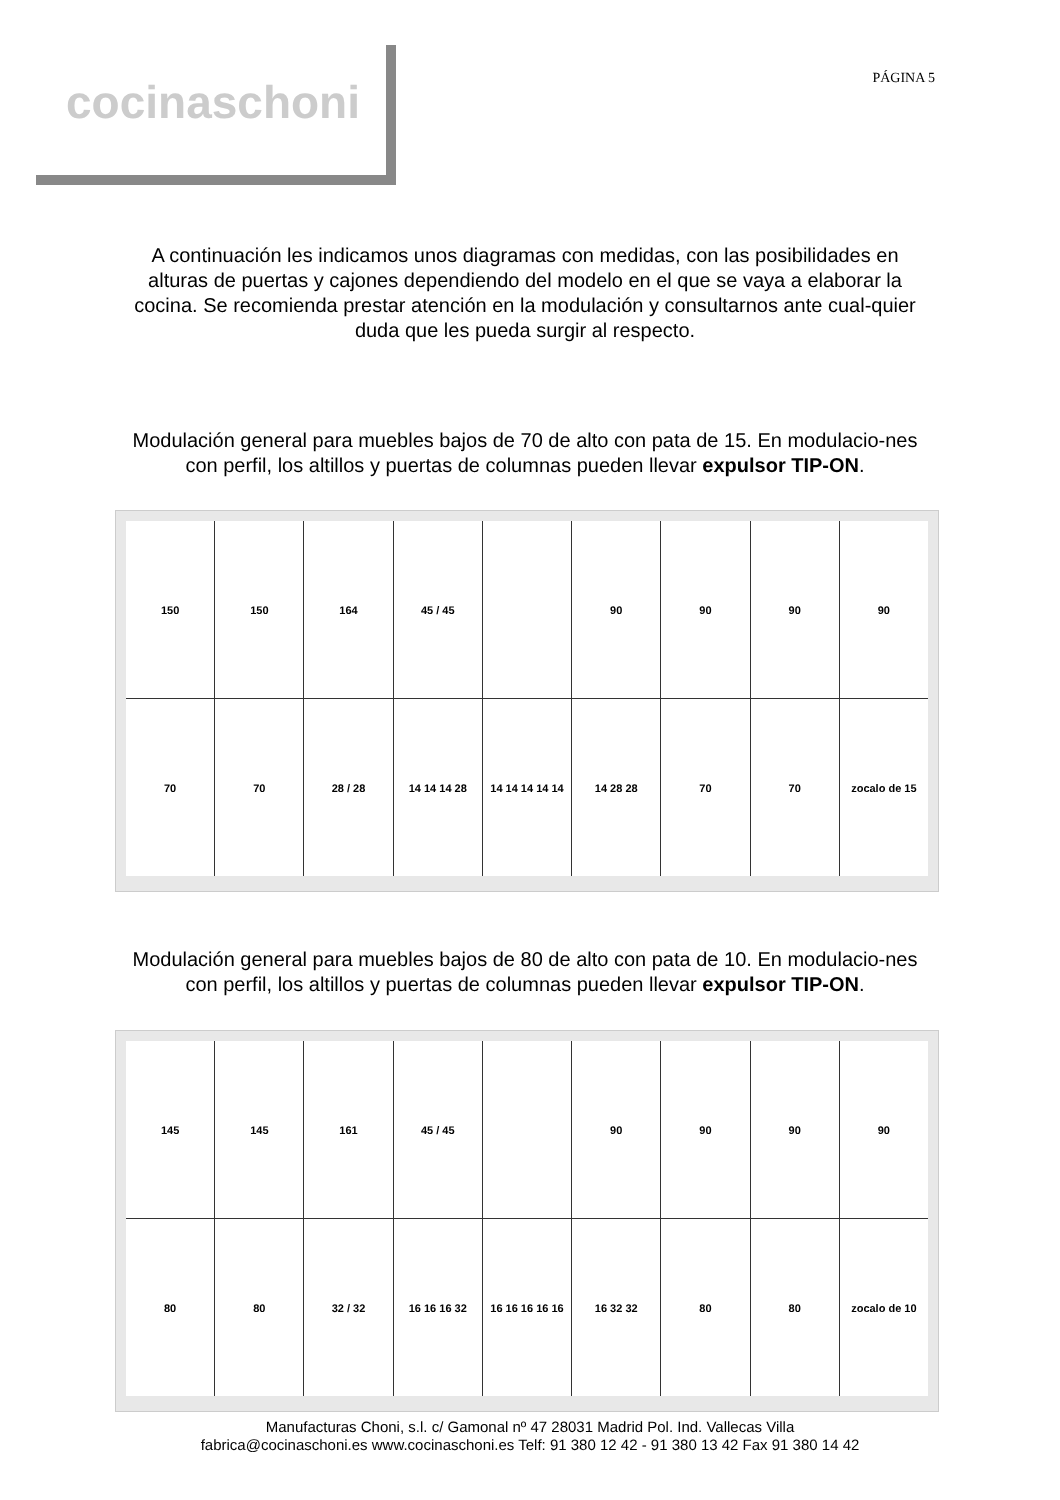cocinaschoni
PÁGINA 5
A continuación les indicamos unos diagramas con medidas, con las posibilidades en alturas de puertas y cajones dependiendo del modelo en el que se vaya a elaborar la cocina. Se recomienda prestar atención en la modulación y consultarnos ante cual-quier duda que les pueda surgir al respecto.
Modulación general para muebles bajos de 70 de alto con pata de 15. En modulacio-nes con perfil, los altillos y puertas de columnas pueden llevar expulsor TIP-ON.
150
150
164
45 / 45
90
90
90
90
70
70
28 / 28
14 14 14 28
14 14 14 14 14
14 28 28
70
70
zocalo de 15
Modulación general para muebles bajos de 80 de alto con pata de 10. En modulacio-nes con perfil, los altillos y puertas de columnas pueden llevar expulsor TIP-ON.
145
145
161
45 / 45
90
90
90
90
80
80
32 / 32
16 16 16 32
16 16 16 16 16
16 32 32
80
80
zocalo de 10
Manufacturas Choni, s.l. c/ Gamonal nº 47 28031 Madrid Pol. Ind. Vallecas Villa
fabrica@cocinaschoni.es www.cocinaschoni.es Telf: 91 380 12 42 - 91 380 13 42 Fax 91 380 14 42